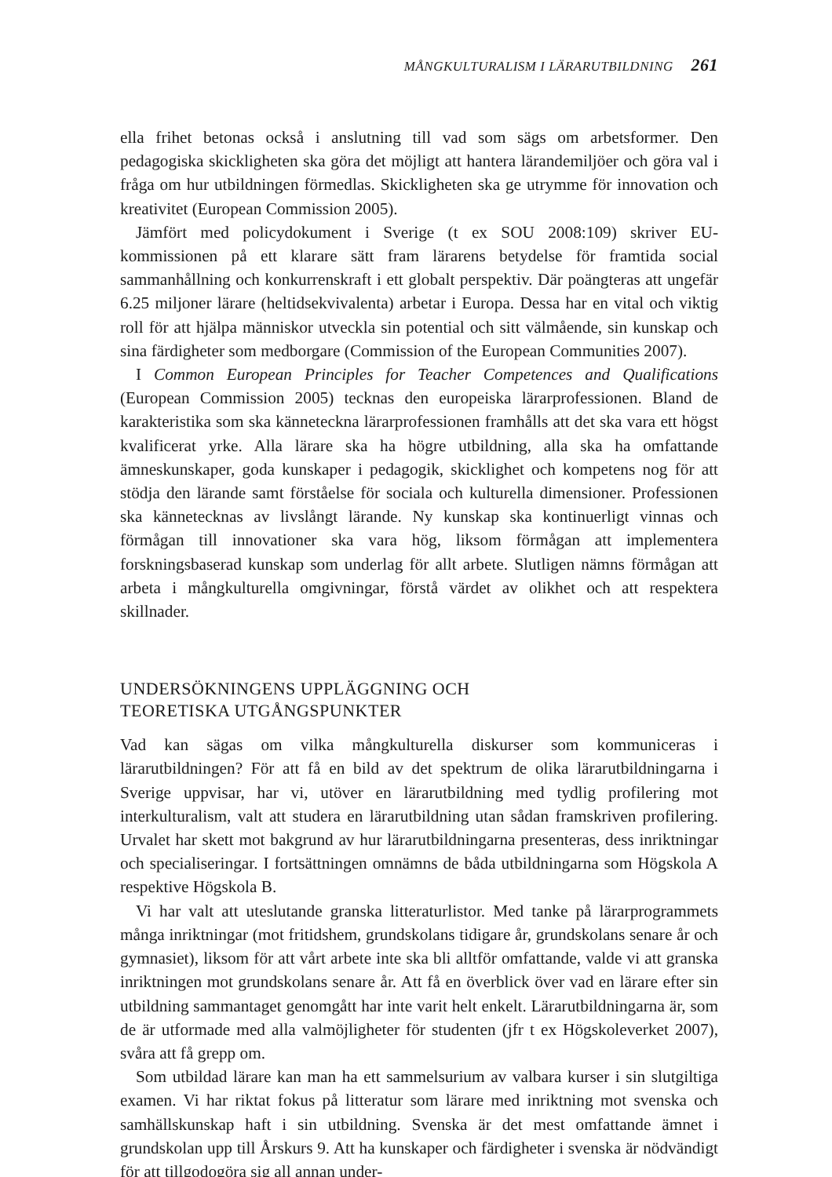MÅNGKULTURALISM I LÄRARUTBILDNING 261
ella frihet betonas också i anslutning till vad som sägs om arbetsformer. Den pedagogiska skickligheten ska göra det möjligt att hantera lärandemiljöer och göra val i fråga om hur utbildningen förmedlas. Skickligheten ska ge utrymme för innovation och kreativitet (European Commission 2005).
Jämfört med policydokument i Sverige (t ex SOU 2008:109) skriver EU-kommissionen på ett klarare sätt fram lärarens betydelse för framtida social sammanhållning och konkurrenskraft i ett globalt perspektiv. Där poängteras att ungefär 6.25 miljoner lärare (heltidsekvivalenta) arbetar i Europa. Dessa har en vital och viktig roll för att hjälpa människor utveckla sin potential och sitt välmående, sin kunskap och sina färdigheter som medborgare (Commission of the European Communities 2007).
I Common European Principles for Teacher Competences and Qualifications (European Commission 2005) tecknas den europeiska lärarprofessionen. Bland de karakteristika som ska känneteckna lärarprofessionen framhålls att det ska vara ett högst kvalificerat yrke. Alla lärare ska ha högre utbildning, alla ska ha omfattande ämneskunskaper, goda kunskaper i pedagogik, skicklighet och kompetens nog för att stödja den lärande samt förståelse för sociala och kulturella dimensioner. Professionen ska kännetecknas av livslångt lärande. Ny kunskap ska kontinuerligt vinnas och förmågan till innovationer ska vara hög, liksom förmågan att implementera forskningsbaserad kunskap som underlag för allt arbete. Slutligen nämns förmågan att arbeta i mångkulturella omgivningar, förstå värdet av olikhet och att respektera skillnader.
UNDERSÖKNINGENS UPPLÄGGNING OCH
TEORETISKA UTGÅNGSPUNKTER
Vad kan sägas om vilka mångkulturella diskurser som kommuniceras i lärarutbildningen? För att få en bild av det spektrum de olika lärarutbildningarna i Sverige uppvisar, har vi, utöver en lärarutbildning med tydlig profilering mot interkulturalism, valt att studera en lärarutbildning utan sådan framskriven profilering. Urvalet har skett mot bakgrund av hur lärarutbildningarna presenteras, dess inriktningar och specialiseringar. I fortsättningen omnämns de båda utbildningarna som Högskola A respektive Högskola B.
Vi har valt att uteslutande granska litteraturlistor. Med tanke på lärarprogrammets många inriktningar (mot fritidshem, grundskolans tidigare år, grundskolans senare år och gymnasiet), liksom för att vårt arbete inte ska bli alltför omfattande, valde vi att granska inriktningen mot grundskolans senare år. Att få en överblick över vad en lärare efter sin utbildning sammantaget genomgått har inte varit helt enkelt. Lärarutbildningarna är, som de är utformade med alla valmöjligheter för studenten (jfr t ex Högskoleverket 2007), svåra att få grepp om.
Som utbildad lärare kan man ha ett sammelsurium av valbara kurser i sin slutgiltiga examen. Vi har riktat fokus på litteratur som lärare med inriktning mot svenska och samhällskunskap haft i sin utbildning. Svenska är det mest omfattande ämnet i grundskolan upp till Årskurs 9. Att ha kunskaper och färdigheter i svenska är nödvändigt för att tillgodogöra sig all annan under-